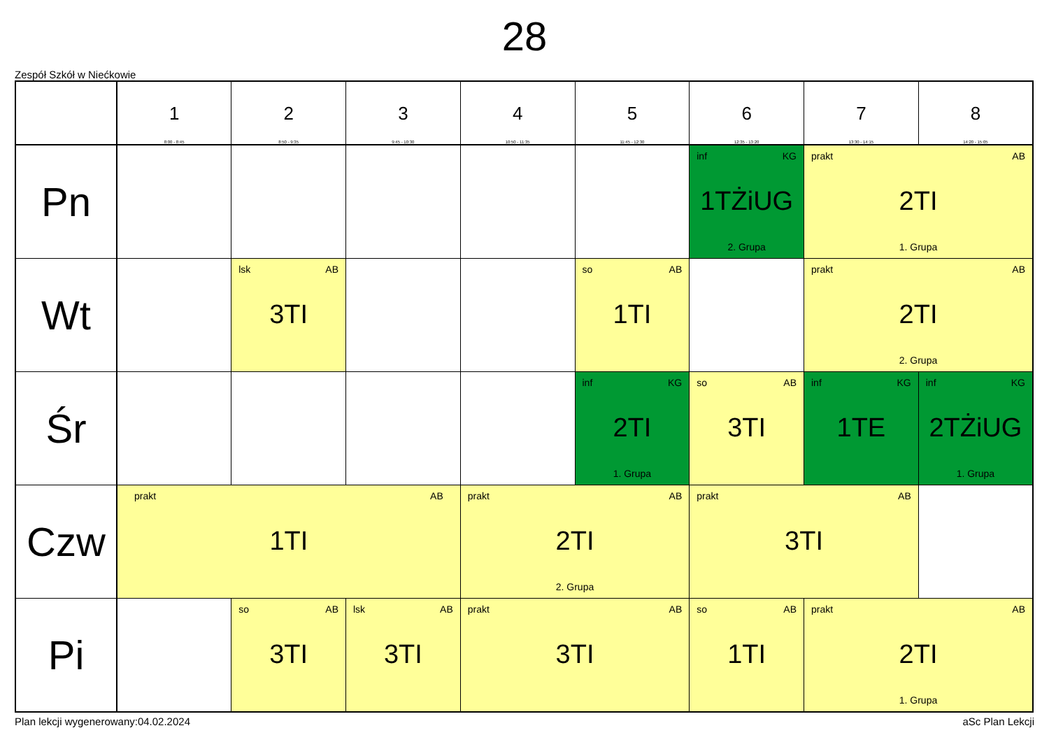28
Zespół Szkół w Niećkowie
| | 1 8:00 - 8:45 | 2 8:50 - 9:35 | 3 9:45 - 10:30 | 4 10:50 - 11:35 | 5 11:45 - 12:30 | 6 12:35 - 13:20 | 7 13:30 - 14:15 | 8 14:20 - 15:05 |
| --- | --- | --- | --- | --- | --- | --- | --- | --- |
| Pn | | | | | | inf KG 1TŻiUG 2. Grupa | prakt AB 2TI 1. Grupa | |
| Wt | | lsk AB 3TI | | | so AB 1TI | | prakt AB 2TI 2. Grupa | |
| Śr | | | | | inf KG 2TI 1. Grupa | so AB 3TI | inf KG 1TE | inf KG 2TŻiUG 1. Grupa |
| Czw | prakt AB 1TI | | | prakt AB 2TI 2. Grupa | | prakt AB 3TI | | |
| Pi | | so AB 3TI | lsk AB 3TI | prakt AB 3TI | | so AB 1TI | prakt AB 2TI 1. Grupa | |
Plan lekcji wygenerowany:04.02.2024 aSc Plan Lekcji